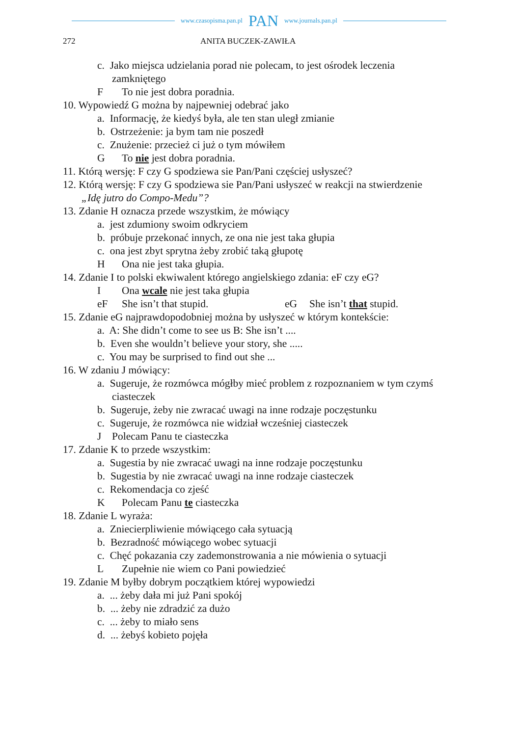www.czasopisma.pan.pl PAN www.journals.pan.pl
272 ANITA BUCZEK-ZAWIŁA
c. Jako miejsca udzielania porad nie polecam, to jest ośrodek leczenia zamkniętego
F To nie jest dobra poradnia.
10. Wypowiedź G można by najpewniej odebrać jako
a. Informację, że kiedyś była, ale ten stan uległ zmianie
b. Ostrzeżenie: ja bym tam nie poszedł
c. Znużenie: przecież ci już o tym mówiłem
G To nie jest dobra poradnia.
11. Którą wersję: F czy G spodziewa sie Pan/Pani częściej usłyszeć?
12. Którą wersję: F czy G spodziewa sie Pan/Pani usłyszeć w reakcji na stwierdzenie „Idę jutro do Compo-Medu”?
13. Zdanie H oznacza przede wszystkim, że mówiący
a. jest zdumiony swoim odkryciem
b. próbuje przekonać innych, ze ona nie jest taka głupia
c. ona jest zbyt sprytna żeby zrobić taką głupotę
H Ona nie jest taka głupia.
14. Zdanie I to polski ekwiwalent którego angielskiego zdania: eF czy eG?
I Ona wcale nie jest taka głupia
eF She isn’t that stupid. eG She isn’t that stupid.
15. Zdanie eG najprawdopodobniej można by usłyszeć w którym kontekście:
a. A: She didn’t come to see us B: She isn’t ....
b. Even she wouldn’t believe your story, she .....
c. You may be surprised to find out she ...
16. W zdaniu J mówiący:
a. Sugeruje, że rozmówca mógłby mieć problem z rozpoznaniem w tym czymś ciasteczek
b. Sugeruje, żeby nie zwracać uwagi na inne rodzaje poczęstunku
c. Sugeruje, że rozmówca nie widział wcześniej ciasteczek
J Polecam Panu te ciasteczka
17. Zdanie K to przede wszystkim:
a. Sugestia by nie zwracać uwagi na inne rodzaje poczęstunku
b. Sugestia by nie zwracać uwagi na inne rodzaje ciasteczek
c. Rekomendacja co zjeść
K Polecam Panu te ciasteczka
18. Zdanie L wyraża:
a. Zniecierpliwienie mówiącego cała sytuacją
b. Bezradność mówiącego wobec sytuacji
c. Chęć pokazania czy zademonstrowania a nie mówienia o sytuacji
L Zupełnie nie wiem co Pani powiedzieć
19. Zdanie M byłby dobrym początkiem której wypowiedzi
a. ... żeby dała mi już Pani spokój
b. ... żeby nie zdradzić za dużo
c. ... żeby to miało sens
d. ... żebyś kobieto pojęła